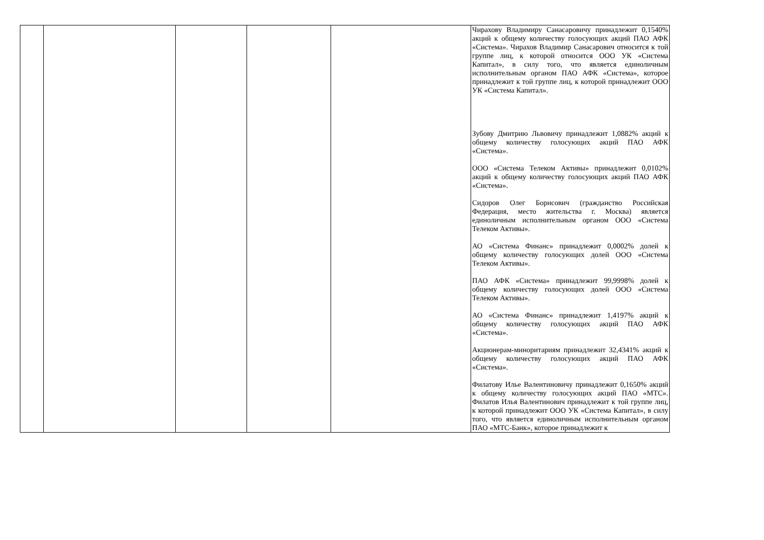| | | | | | Чирахову Владимиру Санасаровичу принадлежит 0,1540% акций к общему количеству голосующих акций ПАО АФК «Система». Чирахов Владимир Санасарович относится к той группе лиц, к которой относится ООО УК «Система Капитал», в силу того, что является единоличным исполнительным органом ПАО АФК «Система», которое принадлежит к той группе лиц, к которой принадлежит ООО УК «Система Капитал». Зубову Дмитрию Львовичу принадлежит 1,0882% акций к общему количеству голосующих акций ПАО АФК «Система». ООО «Система Телеком Активы» принадлежит 0,0102% акций к общему количеству голосующих акций ПАО АФК «Система». Сидоров Олег Борисович (гражданство Российская Федерация, место жительства г. Москва) является единоличным исполнительным органом ООО «Система Телеком Активы». АО «Система Финанс» принадлежит 0,0002% долей к общему количеству голосующих долей ООО «Система Телеком Активы». ПАО АФК «Система» принадлежит 99,9998% долей к общему количеству голосующих долей ООО «Система Телеком Активы». АО «Система Финанс» принадлежит 1,4197% акций к общему количеству голосующих акций ПАО АФК «Система». Акционерам-миноритариям принадлежит 32,4341% акций к общему количеству голосующих акций ПАО АФК «Система». Филатову Илье Валентиновичу принадлежит 0,1650% акций к общему количеству голосующих акций ПАО «МТС». Филатов Илья Валентинович принадлежит к той группе лиц, к которой принадлежит ООО УК «Система Капитал», в силу того, что является единоличным исполнительным органом ПАО «МТС-Банк», которое принадлежит к |